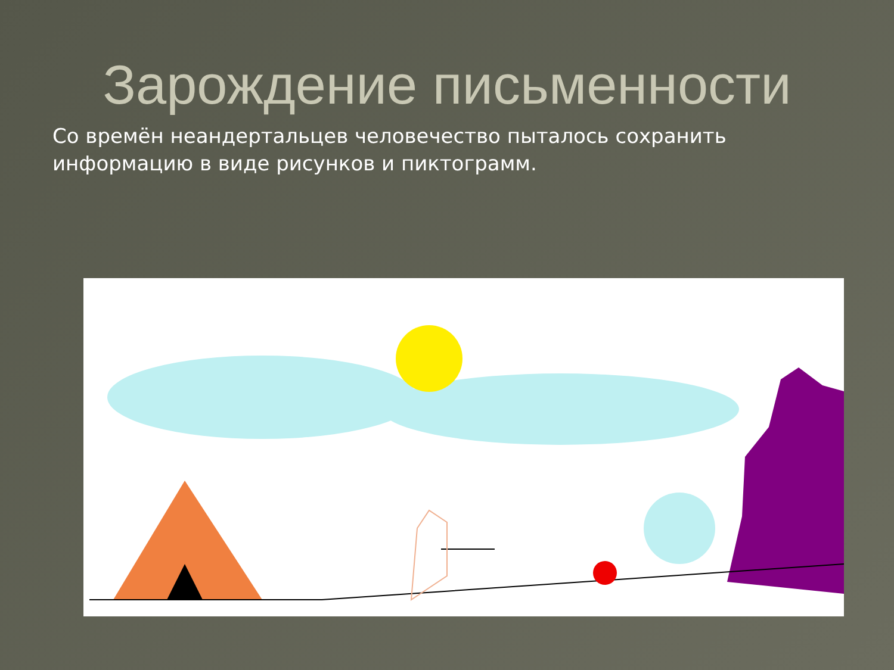Зарождение письменности
Со времён неандертальцев человечество пыталось сохранить информацию в виде рисунков и пиктограмм.